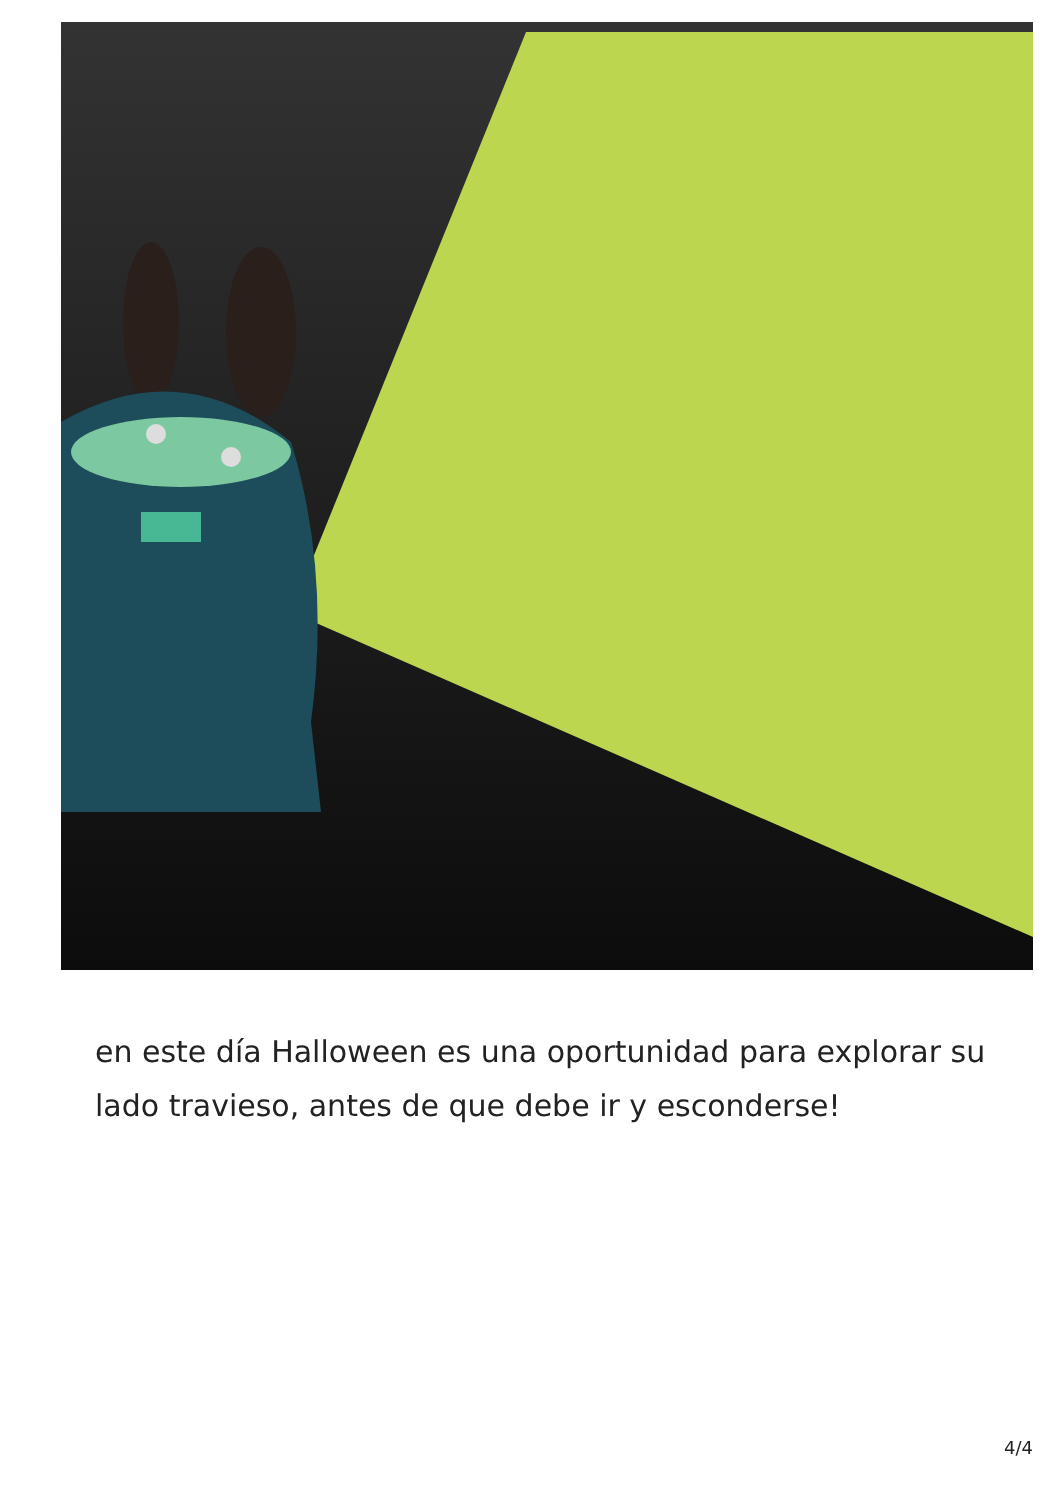en este día Halloween es una oportunidad para explorar su lado travieso, antes de que debe ir y esconderse!
4/4